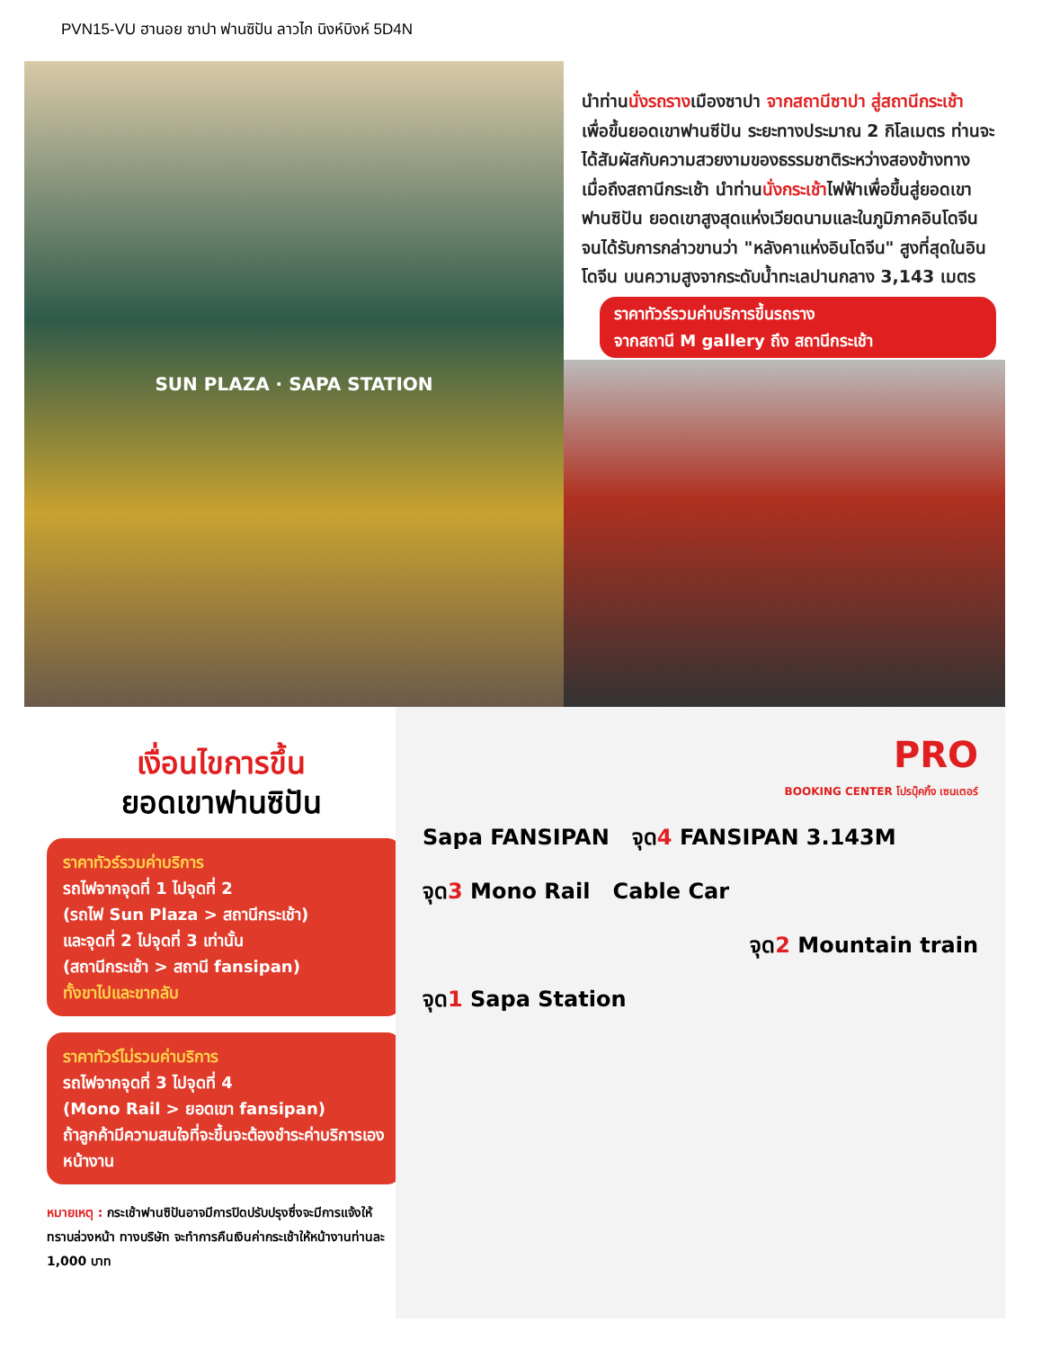PVN15-VU ฮานอย ซาปา ฟานซิปัน ลาวไก นิงห์บิงห์ 5D4N
SUN PLAZA · SAPA STATION
นำท่านนั่งรถรางเมืองซาปา จากสถานีซาปา สู่สถานีกระเช้า เพื่อขึ้นยอดเขาฟานซีปัน ระยะทางประมาณ 2 กิโลเมตร ท่านจะได้สัมผัสกับความสวยงามของธรรมชาติระหว่างสองข้างทาง เมื่อถึงสถานีกระเช้า นำท่านนั่งกระเช้าไฟฟ้าเพื่อขึ้นสู่ยอดเขาฟานซิปัน ยอดเขาสูงสุดแห่งเวียดนามและในภูมิภาคอินโดจีนจนได้รับการกล่าวขานว่า "หลังคาแห่งอินโดจีน" สูงที่สุดในอินโดจีน บนความสูงจากระดับน้ำทะเลปานกลาง 3,143 เมตร
ราคาทัวร์รวมค่าบริการขึ้นรถราง
จากสถานี M gallery ถึง สถานีกระเช้า
เงื่อนไขการขึ้น
ยอดเขาฟานซิปัน
ราคาทัวร์รวมค่าบริการ
รถไฟจากจุดที่ 1 ไปจุดที่ 2
(รถไฟ Sun Plaza > สถานีกระเช้า)
และจุดที่ 2 ไปจุดที่ 3 เท่านั้น
(สถานีกระเช้า > สถานี fansipan)
ทั้งขาไปและขากลับ
ราคาทัวร์ไม่รวมค่าบริการ
รถไฟจากจุดที่ 3 ไปจุดที่ 4
(Mono Rail > ยอดเขา fansipan)
ถ้าลูกค้ามีความสนใจที่จะขึ้นจะต้องชำระค่าบริการเองหน้างาน
หมายเหตุ : กระเช้าฟานซิปันอาจมีการปิดปรับปรุงซึ่งจะมีการแจ้งให้ทราบล่วงหน้า ทางบริษัท จะทำการคืนเงินค่ากระเช้าให้หน้างานท่านละ 1,000 บาท
PRO
BOOKING CENTER โปรบุ๊คกิ้ง เซนเตอร์
Sapa FANSIPAN จุด4 FANSIPAN 3.143M
จุด3 Mono Rail Cable Car
จุด2 Mountain train
จุด1 Sapa Station